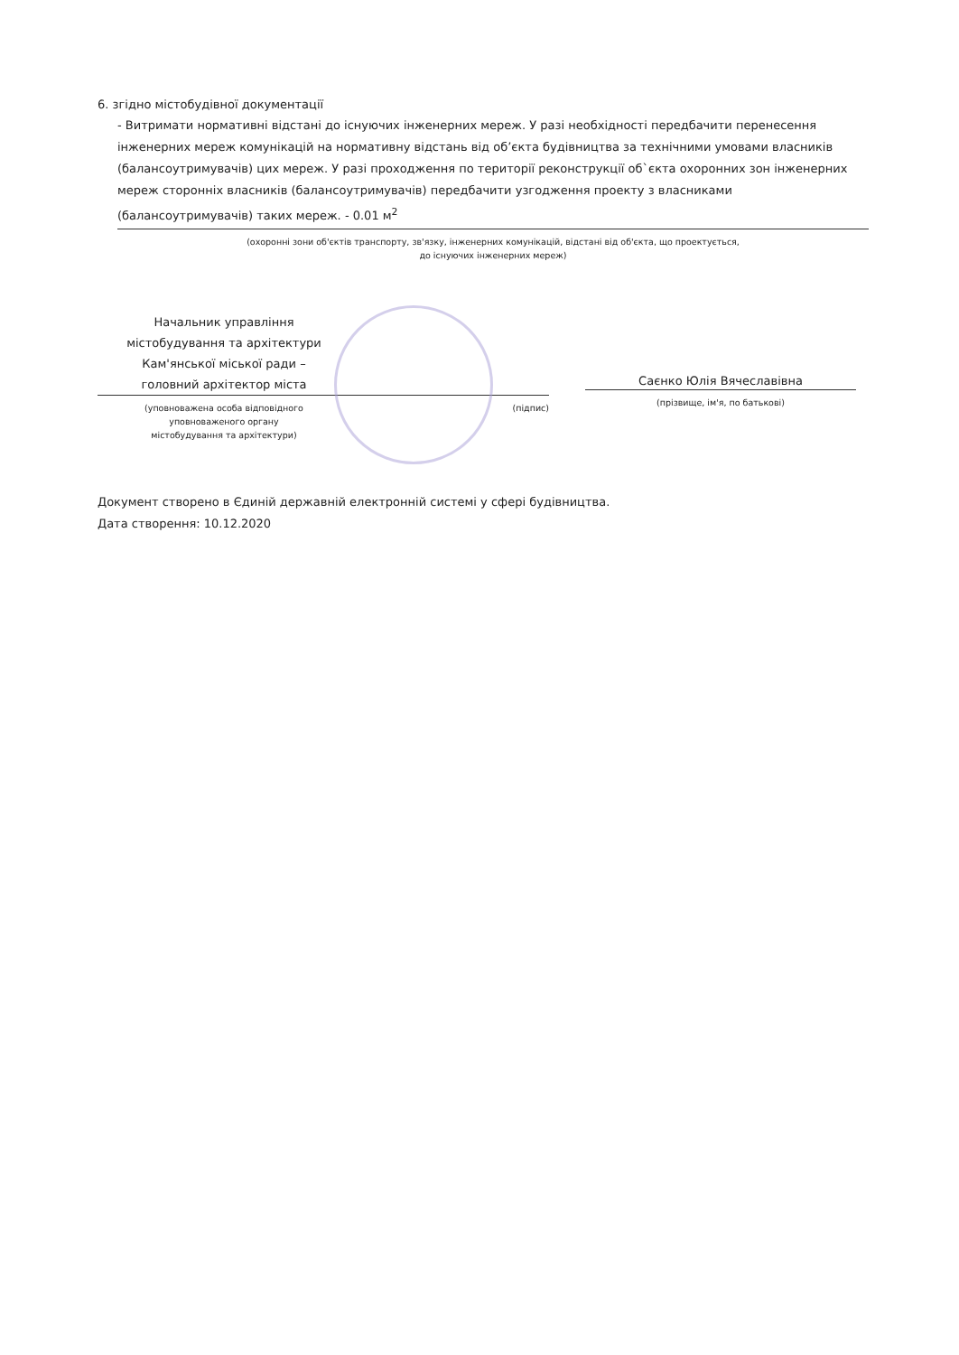6. згідно містобудівної документації
- Витримати нормативні відстані до існуючих інженерних мереж. У разі необхідності передбачити перенесення інженерних мереж комунікацій на нормативну відстань від об’єкта будівництва за технічними умовами власників (балансоутримувачів) цих мереж. У разі проходження по території реконструкції об`єкта охоронних зон інженерних мереж сторонніх власників (балансоутримувачів) передбачити узгодження проекту з власниками (балансоутримувачів) таких мереж. - 0.01 м<sup>2</sup>
(охоронні зони об'єктів транспорту, зв'язку, інженерних комунікацій, відстані від об'єкта, що проектується,
до існуючих інженерних мереж)
Начальник управління
містобудування та архітектури
Кам'янської міської ради –
головний архітектор міста
(уповноважена особа відповідного
уповноваженого органу
містобудування та архітектури)
(підпис)
Саєнко Юлія Вячеславівна
(прізвище, ім'я, по батькові)
Документ створено в Єдиній державній електронній системі у сфері будівництва.
Дата створення: 10.12.2020